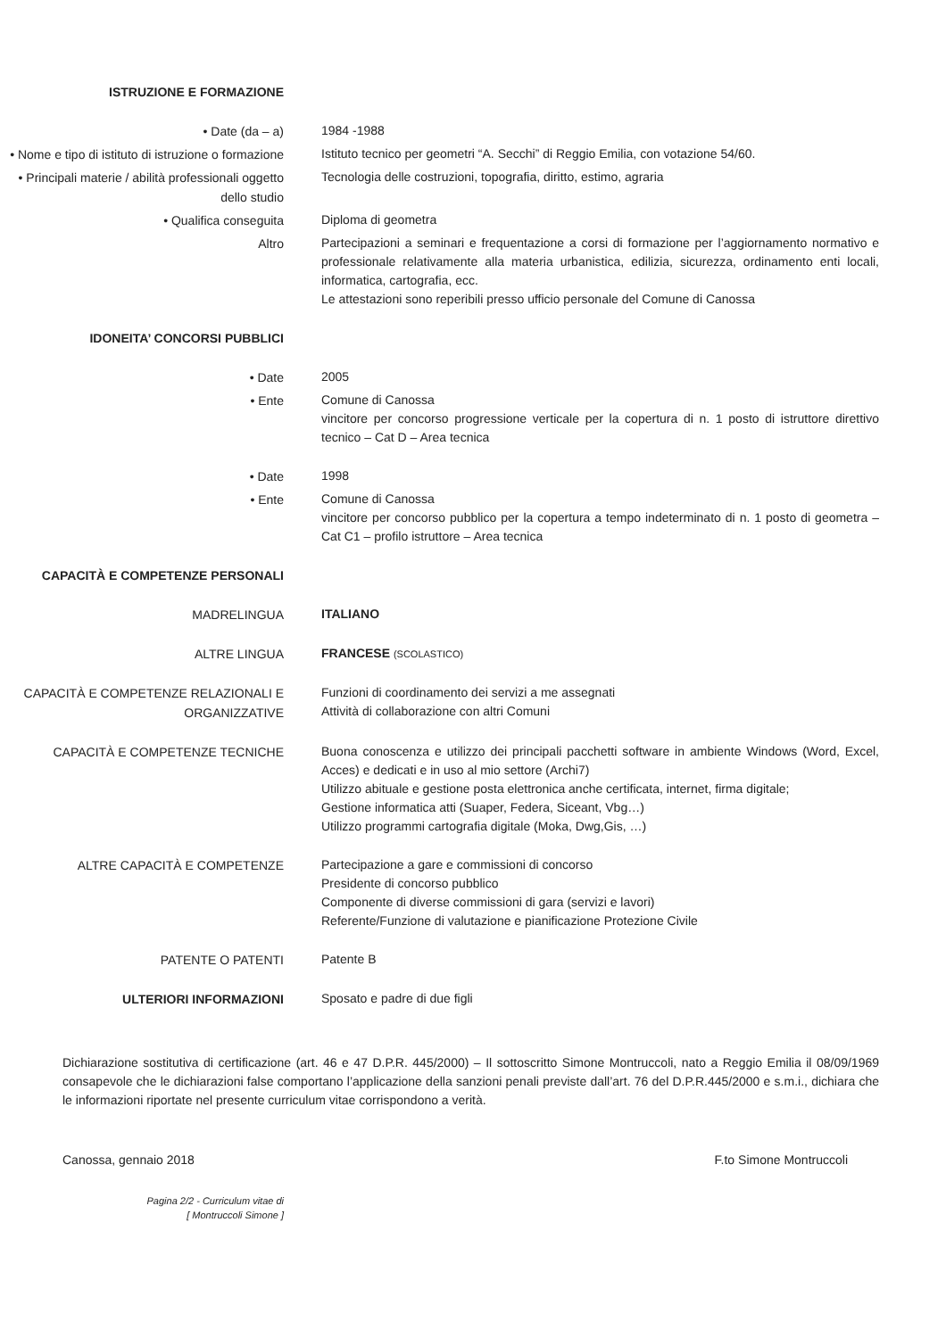ISTRUZIONE E FORMAZIONE
• Date (da – a)
1984 -1988
• Nome e tipo di istituto di istruzione o formazione
Istituto tecnico per geometri “A. Secchi” di Reggio Emilia, con votazione 54/60.
• Principali materie / abilità professionali oggetto dello studio
Tecnologia delle costruzioni, topografia, diritto, estimo, agraria
• Qualifica conseguita
Diploma di geometra
Altro
Partecipazioni a seminari e frequentazione a corsi di formazione per l’aggiornamento normativo e professionale relativamente alla materia urbanistica, edilizia, sicurezza, ordinamento enti locali, informatica, cartografia, ecc.
Le attestazioni sono reperibili presso ufficio personale del Comune di Canossa
IDONEITA’ CONCORSI PUBBLICI
• Date
2005
• Ente
Comune di Canossa
vincitore per concorso progressione verticale per la copertura di n. 1 posto di istruttore direttivo tecnico – Cat D – Area tecnica
• Date
1998
• Ente
Comune di Canossa
vincitore per concorso pubblico per la copertura a tempo indeterminato di n. 1 posto di geometra – Cat C1 – profilo istruttore – Area tecnica
CAPACITÀ E COMPETENZE PERSONALI
MADRELINGUA
ITALIANO
ALTRE LINGUA
FRANCESE (SCOLASTICO)
CAPACITÀ E COMPETENZE RELAZIONALI E ORGANIZZATIVE
Funzioni di coordinamento dei servizi a me assegnati
Attività di collaborazione con altri Comuni
CAPACITÀ E COMPETENZE TECNICHE
Buona conoscenza e utilizzo dei principali pacchetti software in ambiente Windows (Word, Excel, Acces) e dedicati e in uso al mio settore (Archi7)
Utilizzo abituale e gestione posta elettronica anche certificata, internet, firma digitale;
Gestione informatica atti (Suaper, Federa, Siceant, Vbg…)
Utilizzo programmi cartografia digitale (Moka, Dwg,Gis, …)
ALTRE CAPACITÀ E COMPETENZE
Partecipazione a gare e commissioni di concorso
Presidente di concorso pubblico
Componente di diverse commissioni di gara (servizi e lavori)
Referente/Funzione di valutazione e pianificazione Protezione Civile
PATENTE O PATENTI
Patente B
ULTERIORI INFORMAZIONI
Sposato e padre di due figli
Dichiarazione sostitutiva di certificazione (art. 46 e 47 D.P.R. 445/2000) – Il sottoscritto Simone Montruccoli, nato a Reggio Emilia il 08/09/1969 consapevole che le dichiarazioni false comportano l’applicazione della sanzioni penali previste dall’art. 76 del D.P.R.445/2000 e s.m.i., dichiara che le informazioni riportate nel presente curriculum vitae corrispondono a verità.
Canossa, gennaio 2018 F.to Simone Montruccoli
Pagina 2/2 - Curriculum vitae di
[ Montruccoli Simone ]